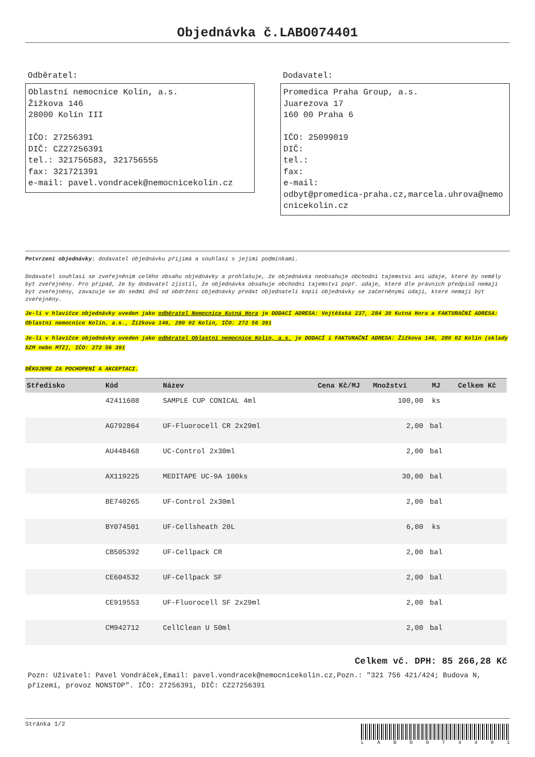Objednávka č.LABO074401
Odběratel:
Oblastní nemocnice Kolín, a.s.
Žižkova 146
28000 Kolín III
IČO: 27256391
DIČ: CZ27256391
tel.: 321756583, 321756555
fax: 321721391
e-mail: pavel.vondracek@nemocnicekolin.cz
Dodavatel:
Promedica Praha Group, a.s.
Juarezova 17
160 00 Praha 6
IČO: 25099019
DIČ:
tel.:
fax:
e-mail:
odbyt@promedica-praha.cz,marcela.uhrova@nemocnicekolin.cz
Potvrzení objednávky: dodavatel objednávku přijímá a souhlasí s jejími podmínkami.
Dodavatel souhlasí se zveřejněním celého obsahu objednávky a prohlašuje, že objednávka neobsahuje obchodní tajemství ani údaje, které by neměly být zveřejněny. Pro případ, že by dodavatel zjistil, že objednávka obsahuje obchodní tajemství popř. údaje, které dle právních předpisů nemají být zveřejněny, zavazuje se do sedmi dnů od obdržení objednávky předat objednateli kopii objednávky se začerněnými údaji, které nemají být zveřejněny.
Je-li v hlavičce objednávky uveden jako odběratel Nemocnice Kutná Hora je DODACÍ ADRESA: Vojtěšská 237, 284 30 Kutná Hora a FAKTURAČNÍ ADRESA: Oblastní nemocnice Kolín, a.s., Žižkova 146, 280 02 Kolín, IČO: 272 56 391
Je-li v hlavičce objednávky uveden jako odběratel Oblastní nemocnice Kolín, a.s. je DODACÍ i FAKTURAČNÍ ADRESA: Žižkova 146, 280 02 Kolín (sklady SZM nebo MTZ), IČO: 272 56 391
DĚKUJEME ZA POCHOPENÍ A AKCEPTACI.
| Středisko | Kód | Název | Cena Kč/MJ | Množství | MJ | Celkem Kč |
| --- | --- | --- | --- | --- | --- | --- |
| | 42411608 | SAMPLE CUP CONICAL 4ml | | 100,00 | ks | |
| | AG792864 | UF-Fluorocell CR 2x29ml | | 2,00 | bal | |
| | AU448468 | UC-Control 2x30ml | | 2,00 | bal | |
| | AX119225 | MEDITAPE UC-9A 100ks | | 30,00 | bal | |
| | BE740265 | UF-Control 2x30ml | | 2,00 | bal | |
| | BY074501 | UF-Cellsheath 20L | | 6,00 | ks | |
| | CB505392 | UF-Cellpack CR | | 2,00 | bal | |
| | CE604532 | UF-Cellpack SF | | 2,00 | bal | |
| | CE919553 | UF-Fluorocell SF 2x29ml | | 2,00 | bal | |
| | CM942712 | CellClean U 50ml | | 2,00 | bal | |
Celkem vč. DPH: 85 266,28 Kč
Pozn: Uživatel: Pavel Vondráček,Email: pavel.vondracek@nemocnicekolin.cz,Pozn.: "321 756 421/424; Budova N, přízemí, provoz NONSTOP". IČO: 27256391, DIČ: CZ27256391
Stránka 1/2
L A B O 0 7 4 4 0 1